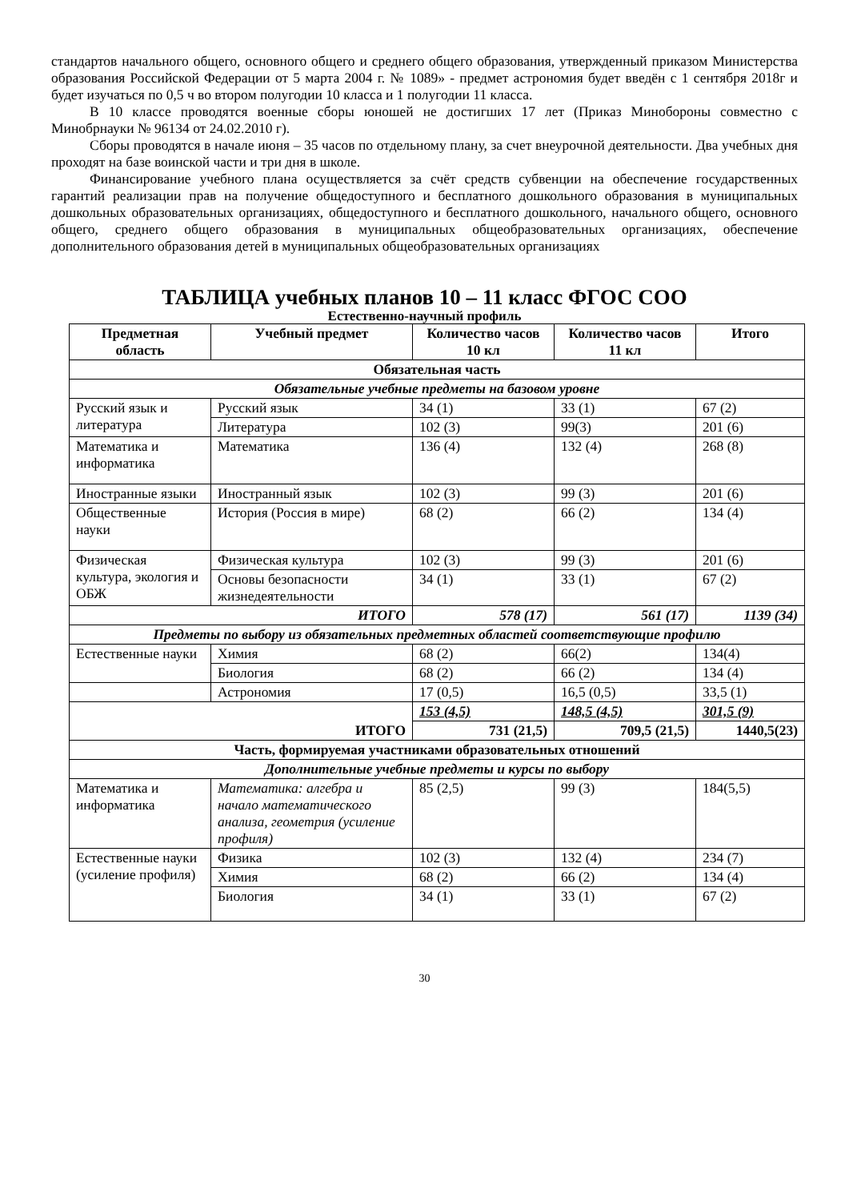стандартов начального общего, основного общего и среднего общего образования, утвержденный приказом Министерства образования Российской Федерации от 5 марта 2004 г. № 1089» - предмет астрономия будет введён с 1 сентября 2018г и будет изучаться по 0,5 ч во втором полугодии 10 класса и 1 полугодии 11 класса.
В 10 классе проводятся военные сборы юношей не достигших 17 лет (Приказ Минобороны совместно с Минобрнауки № 96134 от 24.02.2010 г).
Сборы проводятся в начале июня – 35 часов по отдельному плану, за счет внеурочной деятельности. Два учебных дня проходят на базе воинской части и три дня в школе.
Финансирование учебного плана осуществляется за счёт средств субвенции на обеспечение государственных гарантий реализации прав на получение общедоступного и бесплатного дошкольного образования в муниципальных дошкольных образовательных организациях, общедоступного и бесплатного дошкольного, начального общего, основного общего, среднего общего образования в муниципальных общеобразовательных организациях, обеспечение дополнительного образования детей в муниципальных общеобразовательных организациях
ТАБЛИЦА учебных планов 10 – 11 класс ФГОС СОО
Естественно-научный профиль
| Предметная область | Учебный предмет | Количество часов 10 кл | Количество часов 11 кл | Итого |
| --- | --- | --- | --- | --- |
| Обязательная часть | | | | |
| Обязательные учебные предметы на базовом уровне | | | | |
| Русский язык и литература | Русский язык | 34 (1) | 33 (1) | 67 (2) |
| | Литература | 102 (3) | 99(3) | 201 (6) |
| Математика и информатика | Математика | 136 (4) | 132 (4) | 268 (8) |
| Иностранные языки | Иностранный язык | 102 (3) | 99 (3) | 201 (6) |
| Общественные науки | История (Россия в мире) | 68 (2) | 66 (2) | 134 (4) |
| Физическая культура, экология и ОБЖ | Физическая культура | 102 (3) | 99 (3) | 201 (6) |
| | Основы безопасности жизнедеятельности | 34 (1) | 33 (1) | 67 (2) |
| ИТОГО | | 578 (17) | 561 (17) | 1139 (34) |
| Предметы по выбору из обязательных предметных областей соответствующие профилю | | | | |
| Естественные науки | Химия | 68 (2) | 66(2) | 134(4) |
| | Биология | 68 (2) | 66 (2) | 134 (4) |
| | Астрономия | 17 (0,5) | 16,5 (0,5) | 33,5 (1) |
| ИТОГО | | 153 (4,5) | 148,5 (4,5) | 301,5 (9) |
| | | 731 (21,5) | 709,5 (21,5) | 1440,5(23) |
| Часть, формируемая участниками образовательных отношений | | | | |
| Дополнительные учебные предметы и курсы по выбору | | | | |
| Математика и информатика | Математика: алгебра и начало математического анализа, геометрия (усиление профиля) | 85 (2,5) | 99 (3) | 184(5,5) |
| Естественные науки (усиление профиля) | Физика | 102 (3) | 132 (4) | 234 (7) |
| | Химия | 68 (2) | 66 (2) | 134 (4) |
| | Биология | 34 (1) | 33 (1) | 67 (2) |
30